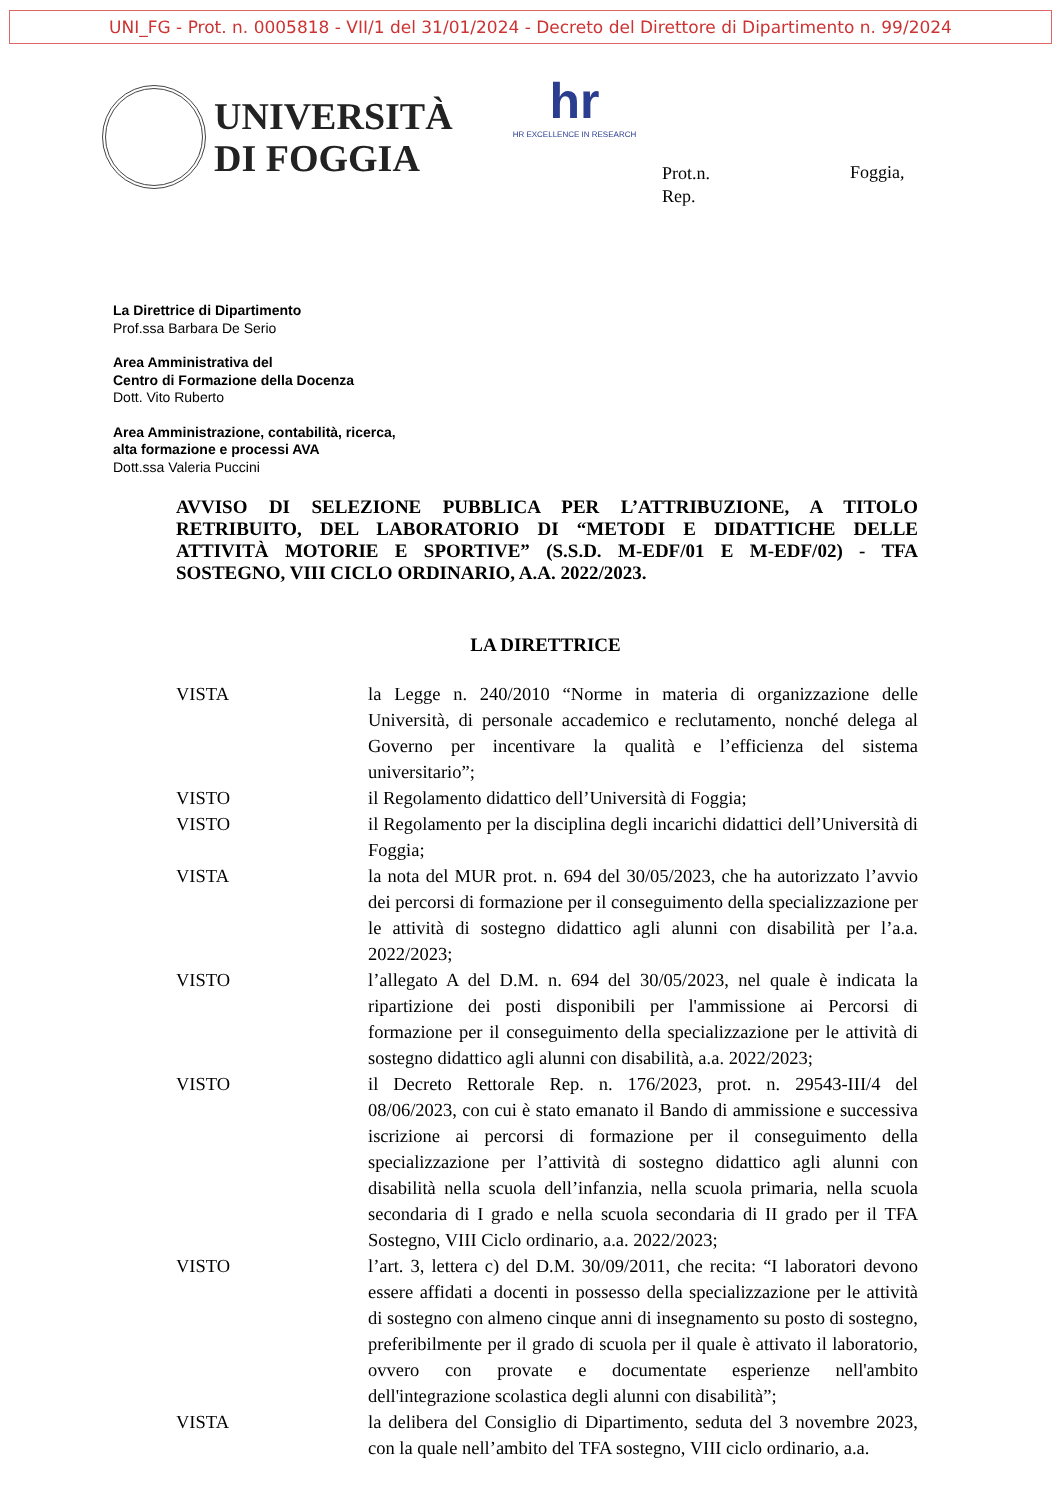UNI_FG - Prot. n. 0005818 - VII/1 del 31/01/2024 - Decreto del Direttore di Dipartimento n. 99/2024
UNIVERSITÀ
DI FOGGIA
hr
HR EXCELLENCE IN RESEARCH
Prot.n.
Rep.
Foggia,
La Direttrice di Dipartimento
Prof.ssa Barbara De Serio
Area Amministrativa del
Centro di Formazione della Docenza
Dott. Vito Ruberto
Area Amministrazione, contabilità, ricerca,
alta formazione e processi AVA
Dott.ssa Valeria Puccini
AVVISO DI SELEZIONE PUBBLICA PER L’ATTRIBUZIONE, A TITOLO RETRIBUITO, DEL LABORATORIO DI “METODI E DIDATTICHE DELLE ATTIVITÀ MOTORIE E SPORTIVE” (S.S.D. M-EDF/01 E M-EDF/02) - TFA SOSTEGNO, VIII CICLO ORDINARIO, A.A. 2022/2023.
LA DIRETTRICE
| VISTA | la Legge n. 240/2010 “Norme in materia di organizzazione delle Università, di personale accademico e reclutamento, nonché delega al Governo per incentivare la qualità e l’efficienza del sistema universitario”; |
| VISTO | il Regolamento didattico dell’Università di Foggia; |
| VISTO | il Regolamento per la disciplina degli incarichi didattici dell’Università di Foggia; |
| VISTA | la nota del MUR prot. n. 694 del 30/05/2023, che ha autorizzato l’avvio dei percorsi di formazione per il conseguimento della specializzazione per le attività di sostegno didattico agli alunni con disabilità per l’a.a. 2022/2023; |
| VISTO | l’allegato A del D.M. n. 694 del 30/05/2023, nel quale è indicata la ripartizione dei posti disponibili per l'ammissione ai Percorsi di formazione per il conseguimento della specializzazione per le attività di sostegno didattico agli alunni con disabilità, a.a. 2022/2023; |
| VISTO | il Decreto Rettorale Rep. n. 176/2023, prot. n. 29543-III/4 del 08/06/2023, con cui è stato emanato il Bando di ammissione e successiva iscrizione ai percorsi di formazione per il conseguimento della specializzazione per l’attività di sostegno didattico agli alunni con disabilità nella scuola dell’infanzia, nella scuola primaria, nella scuola secondaria di I grado e nella scuola secondaria di II grado per il TFA Sostegno, VIII Ciclo ordinario, a.a. 2022/2023; |
| VISTO | l’art. 3, lettera c) del D.M. 30/09/2011, che recita: “I laboratori devono essere affidati a docenti in possesso della specializzazione per le attività di sostegno con almeno cinque anni di insegnamento su posto di sostegno, preferibilmente per il grado di scuola per il quale è attivato il laboratorio, ovvero con provate e documentate esperienze nell'ambito dell'integrazione scolastica degli alunni con disabilità”; |
| VISTA | la delibera del Consiglio di Dipartimento, seduta del 3 novembre 2023, con la quale nell’ambito del TFA sostegno, VIII ciclo ordinario, a.a. |